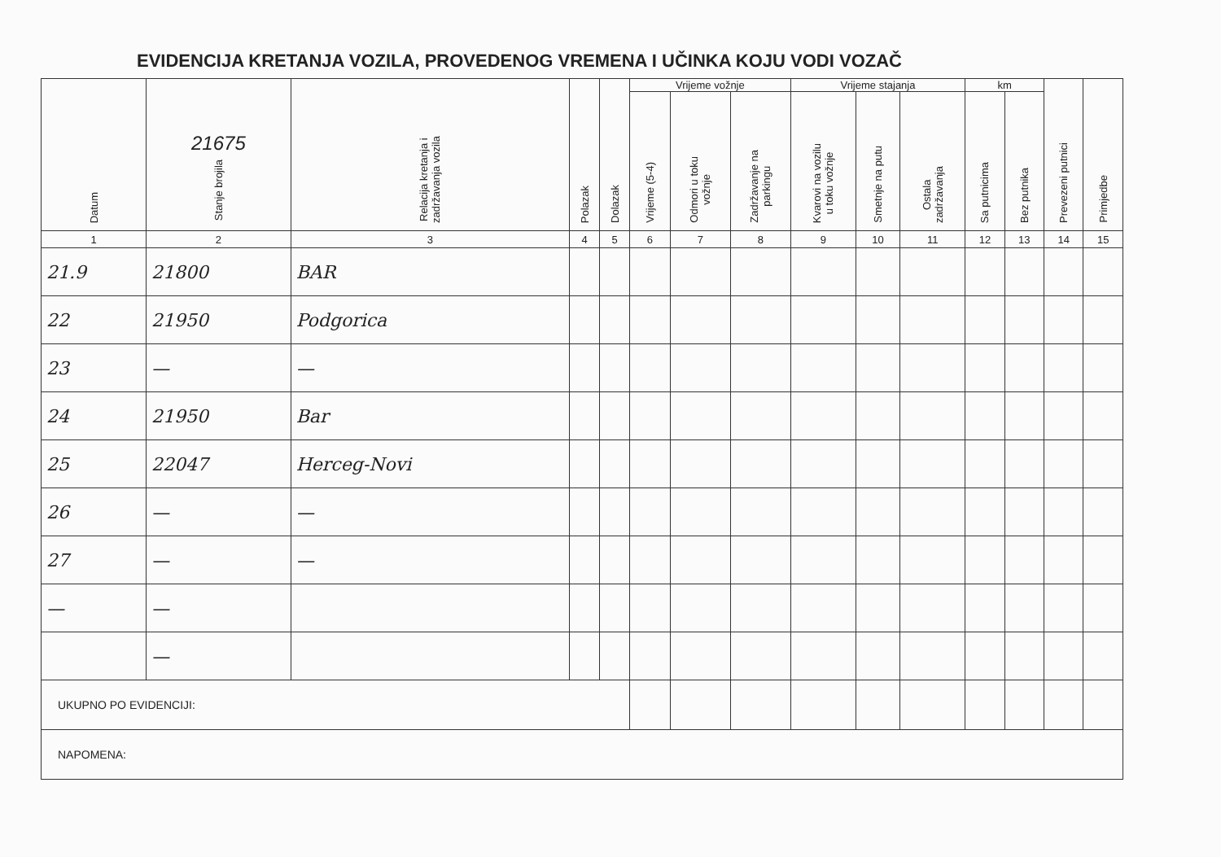EVIDENCIJA KRETANJA VOZILA, PROVEDENOG VREMENA I UČINKA KOJU VODI VOZAČ
| Datum | 21675 Stanje brojila | Relacija kretanja i zadržavanja vozila | Polazak | Dolazak | Vrijeme vožnje | | | Vrijeme stajanja | | | km | | Prevezeni putnici | Primjedbe |
| --- | --- | --- | --- | --- | --- | --- | --- | --- | --- | --- | --- | --- | --- | --- |
| | | | | | Vrijeme (5-4) | Odmori u toku vožnje | Zadržavanje na parkingu | Kvarovi na vozilu u toku vožnje | Smetnje na putu | Ostala zadržavanja | Sa putnicima | Bez putnika | | |
| 1 | 2 | 3 | 4 | 5 | 6 | 7 | 8 | 9 | 10 | 11 | 12 | 13 | 14 | 15 |
| 21.9 | 21800 | BAR | | | | | | | | | | | | |
| 22 | 21950 | Podgorica | | | | | | | | | | | | |
| 23 | — | — | | | | | | | | | | | | |
| 24 | 21950 | Bar | | | | | | | | | | | | |
| 25 | 22047 | Herceg-Novi | | | | | | | | | | | | |
| 26 | — | — | | | | | | | | | | | | |
| 27 | — | — | | | | | | | | | | | | |
| — | — | | | | | | | | | | | | | |
| | — | | | | | | | | | | | | | |
| UKUPNO PO EVIDENCIJI: | | | | | | | | | | | | | | |
| NAPOMENA: | | | | | | | | | | | | | | |